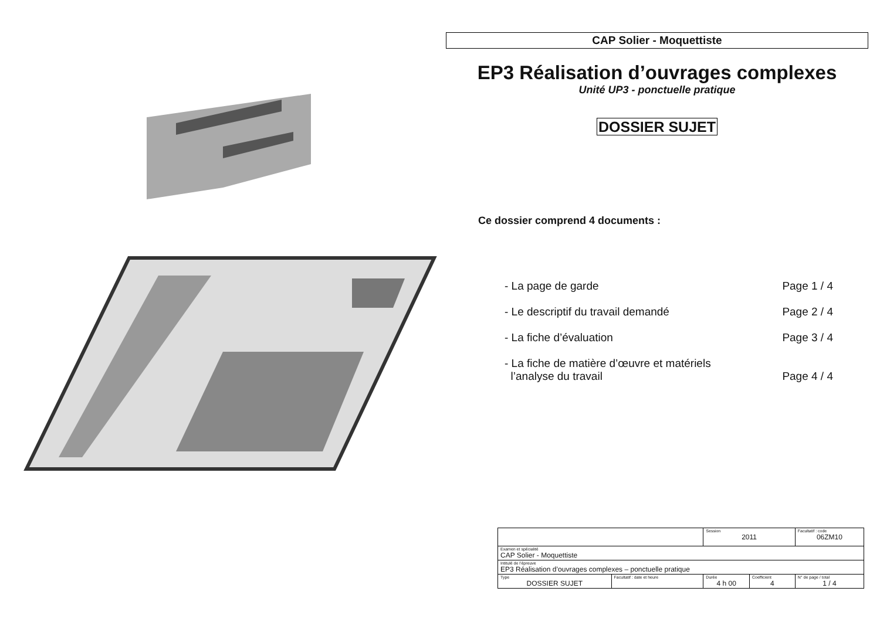CAP Solier - Moquettiste
EP3 Réalisation d’ouvrages complexes
Unité UP3 - ponctuelle pratique
DOSSIER SUJET
Ce dossier comprend 4 documents :
- La page de garde Page 1 / 4
- Le descriptif du travail demandé Page 2 / 4
- La fiche d’évaluation Page 3 / 4
- La fiche de matière d’œuvre et matériels
l’analyse du travail
Page 4 / 4
| | | Session 2011 | | Facultatif : code 06ZM10 |
| Examen et spécialité CAP Solier - Moquettiste | | | | |
| Intitulé de l’épreuve EP3 Réalisation d’ouvrages complexes – ponctuelle pratique | | | | |
| Type DOSSIER SUJET | Facultatif : date et heure | Durée 4 h 00 | Coefficient 4 | N° de page / total 1 / 4 |